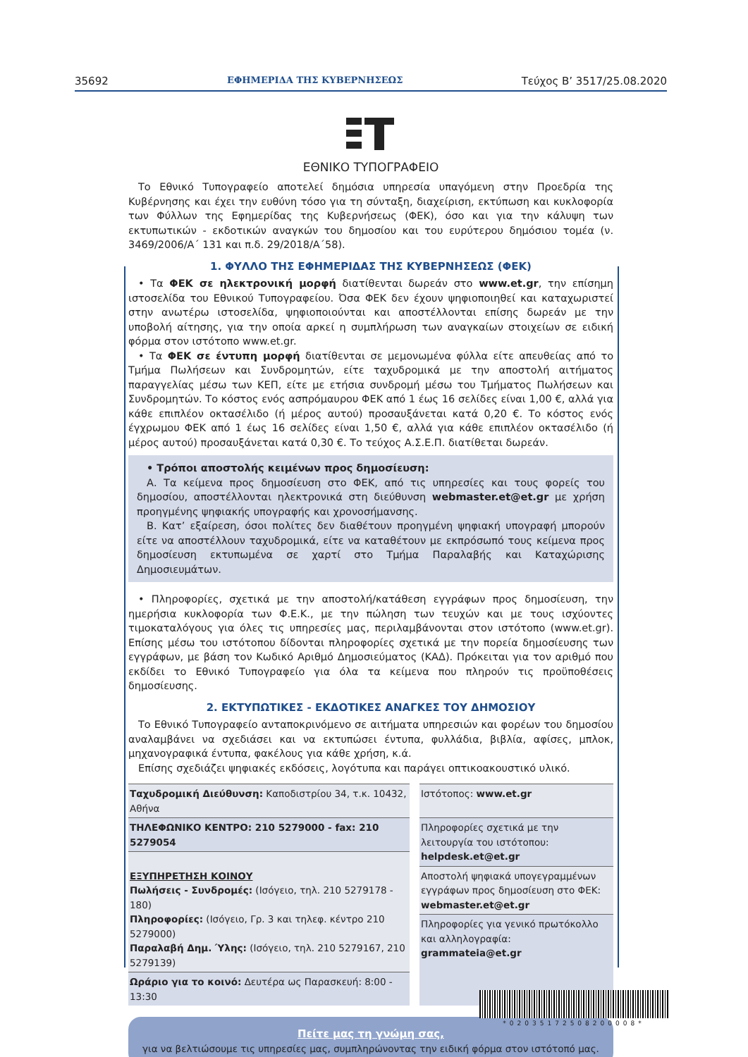35692 ΕΦΗΜΕΡΙΔΑ ΤΗΣ ΚΥΒΕΡΝΗΣΕΩΣ Τεύχος Β’ 3517/25.08.2020
ΕΘΝΙΚΟ ΤΥΠΟΓΡΑΦΕΙΟ
Το Εθνικό Τυπογραφείο αποτελεί δημόσια υπηρεσία υπαγόμενη στην Προεδρία της Κυβέρνησης και έχει την ευθύνη τόσο για τη σύνταξη, διαχείριση, εκτύπωση και κυκλοφορία των Φύλλων της Εφημερίδας της Κυβερνήσεως (ΦΕΚ), όσο και για την κάλυψη των εκτυπωτικών - εκδοτικών αναγκών του δημοσίου και του ευρύτερου δημόσιου τομέα (ν. 3469/2006/Α΄ 131 και π.δ. 29/2018/Α΄58).
1. ΦΥΛΛΟ ΤΗΣ ΕΦΗΜΕΡΙΔΑΣ ΤΗΣ ΚΥΒΕΡΝΗΣΕΩΣ (ΦΕΚ)
• Τα ΦΕΚ σε ηλεκτρονική μορφή διατίθενται δωρεάν στο www.et.gr, την επίσημη ιστοσελίδα του Εθνικού Τυπογραφείου. Όσα ΦΕΚ δεν έχουν ψηφιοποιηθεί και καταχωριστεί στην ανωτέρω ιστοσελίδα, ψηφιοποιούνται και αποστέλλονται επίσης δωρεάν με την υποβολή αίτησης, για την οποία αρκεί η συμπλήρωση των αναγκαίων στοιχείων σε ειδική φόρμα στον ιστότοπο www.et.gr.
• Τα ΦΕΚ σε έντυπη μορφή διατίθενται σε μεμονωμένα φύλλα είτε απευθείας από το Τμήμα Πωλήσεων και Συνδρομητών, είτε ταχυδρομικά με την αποστολή αιτήματος παραγγελίας μέσω των ΚΕΠ, είτε με ετήσια συνδρομή μέσω του Τμήματος Πωλήσεων και Συνδρομητών. Το κόστος ενός ασπρόμαυρου ΦΕΚ από 1 έως 16 σελίδες είναι 1,00 €, αλλά για κάθε επιπλέον οκτασέλιδο (ή μέρος αυτού) προσαυξάνεται κατά 0,20 €. Το κόστος ενός έγχρωμου ΦΕΚ από 1 έως 16 σελίδες είναι 1,50 €, αλλά για κάθε επιπλέον οκτασέλιδο (ή μέρος αυτού) προσαυξάνεται κατά 0,30 €. Το τεύχος Α.Σ.Ε.Π. διατίθεται δωρεάν.
• Τρόποι αποστολής κειμένων προς δημοσίευση:
Α. Τα κείμενα προς δημοσίευση στο ΦΕΚ, από τις υπηρεσίες και τους φορείς του δημοσίου, αποστέλλονται ηλεκτρονικά στη διεύθυνση webmaster.et@et.gr με χρήση προηγμένης ψηφιακής υπογραφής και χρονοσήμανσης.
Β. Κατ’ εξαίρεση, όσοι πολίτες δεν διαθέτουν προηγμένη ψηφιακή υπογραφή μπορούν είτε να αποστέλλουν ταχυδρομικά, είτε να καταθέτουν με εκπρόσωπό τους κείμενα προς δημοσίευση εκτυπωμένα σε χαρτί στο Τμήμα Παραλαβής και Καταχώρισης Δημοσιευμάτων.
• Πληροφορίες, σχετικά με την αποστολή/κατάθεση εγγράφων προς δημοσίευση, την ημερήσια κυκλοφορία των Φ.Ε.Κ., με την πώληση των τευχών και με τους ισχύοντες τιμοκαταλόγους για όλες τις υπηρεσίες μας, περιλαμβάνονται στον ιστότοπο (www.et.gr). Επίσης μέσω του ιστότοπου δίδονται πληροφορίες σχετικά με την πορεία δημοσίευσης των εγγράφων, με βάση τον Κωδικό Αριθμό Δημοσιεύματος (ΚΑΔ). Πρόκειται για τον αριθμό που εκδίδει το Εθνικό Τυπογραφείο για όλα τα κείμενα που πληρούν τις προϋποθέσεις δημοσίευσης.
2. ΕΚΤΥΠΩΤΙΚΕΣ - ΕΚΔΟΤΙΚΕΣ ΑΝΑΓΚΕΣ ΤΟΥ ΔΗΜΟΣΙΟΥ
Το Εθνικό Τυπογραφείο ανταποκρινόμενο σε αιτήματα υπηρεσιών και φορέων του δημοσίου αναλαμβάνει να σχεδιάσει και να εκτυπώσει έντυπα, φυλλάδια, βιβλία, αφίσες, μπλοκ, μηχανογραφικά έντυπα, φακέλους για κάθε χρήση, κ.ά.
Επίσης σχεδιάζει ψηφιακές εκδόσεις, λογότυπα και παράγει οπτικοακουστικό υλικό.
| Ταχυδρομική Διεύθυνση: Καποδιστρίου 34, τ.κ. 10432, Αθήνα | | Ιστότοπος: www.et.gr |
| ΤΗΛΕΦΩΝΙΚΟ ΚΕΝΤΡΟ: 210 5279000 - fax: 210 5279054 | | Πληροφορίες σχετικά με την λειτουργία του ιστότοπου: helpdesk.et@et.gr |
| ΕΞΥΠΗΡΕΤΗΣΗ ΚΟΙΝΟΥ Πωλήσεις - Συνδρομές: (Ισόγειο, τηλ. 210 5279178 - 180) Πληροφορίες: (Ισόγειο, Γρ. 3 και τηλεφ. κέντρο 210 5279000) Παραλαβή Δημ. Ύλης: (Ισόγειο, τηλ. 210 5279167, 210 5279139) | | |
| | | Αποστολή ψηφιακά υπογεγραμμένων εγγράφων προς δημοσίευση στο ΦΕΚ: webmaster.et@et.gr |
| | | Πληροφορίες για γενικό πρωτόκολλο και αλληλογραφία: grammateia@et.gr |
| Ωράριο για το κοινό: Δευτέρα ως Παρασκευή: 8:00 - 13:30 | | |
Πείτε μας τη γνώμη σας,
για να βελτιώσουμε τις υπηρεσίες μας, συμπληρώνοντας την ειδική φόρμα στον ιστότοπό μας.
*02035172508200008*